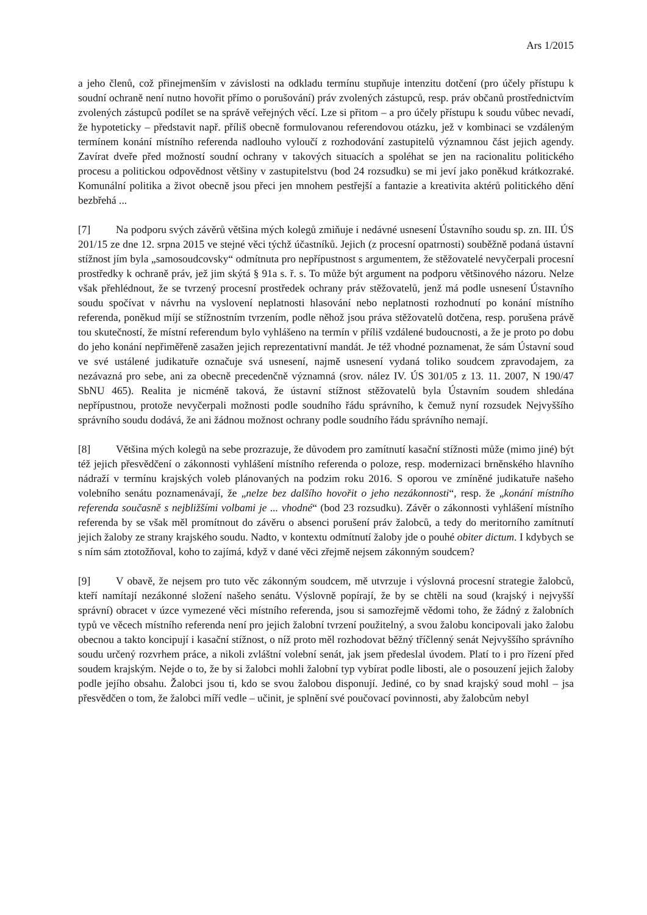Ars 1/2015
a jeho členů, což přinejmenším v závislosti na odkladu termínu stupňuje intenzitu dotčení (pro účely přístupu k soudní ochraně není nutno hovořit přímo o porušování) práv zvolených zástupců, resp. práv občanů prostřednictvím zvolených zástupců podílet se na správě veřejných věcí. Lze si přitom – a pro účely přístupu k soudu vůbec nevadí, že hypoteticky – představit např. příliš obecně formulovanou referendovou otázku, jež v kombinaci se vzdáleným termínem konání místního referenda nadlouho vyloučí z rozhodování zastupitelů významnou část jejich agendy. Zavírat dveře před možností soudní ochrany v takových situacích a spoléhat se jen na racionalitu politického procesu a politickou odpovědnost většiny v zastupitelstvu (bod 24 rozsudku) se mi jeví jako poněkud krátkozraké. Komunální politika a život obecně jsou přeci jen mnohem pestřejší a fantazie a kreativita aktérů politického dění bezbřehá ...
[7] Na podporu svých závěrů většina mých kolegů zmiňuje i nedávné usnesení Ústavního soudu sp. zn. III. ÚS 201/15 ze dne 12. srpna 2015 ve stejné věci týchž účastníků. Jejich (z procesní opatrnosti) souběžně podaná ústavní stížnost jím byla „samosoudcovsky“ odmítnuta pro nepřípustnost s argumentem, že stěžovatelé nevyčerpali procesní prostředky k ochraně práv, jež jim skýtá § 91a s. ř. s. To může být argument na podporu většinového názoru. Nelze však přehlédnout, že se tvrzený procesní prostředek ochrany práv stěžovatelů, jenž má podle usnesení Ústavního soudu spočívat v návrhu na vyslovení neplatnosti hlasování nebo neplatnosti rozhodnutí po konání místního referenda, poněkud míjí se stížnostním tvrzením, podle něhož jsou práva stěžovatelů dotčena, resp. porušena právě tou skutečností, že místní referendum bylo vyhlášeno na termín v příliš vzdálené budoucnosti, a že je proto po dobu do jeho konání nepřiměřeně zasažen jejich reprezentativní mandát. Je též vhodné poznamenat, že sám Ústavní soud ve své ustálené judikatuře označuje svá usnesení, najmě usnesení vydaná toliko soudcem zpravodajem, za nezávazná pro sebe, ani za obecně precedenčně významná (srov. nález IV. ÚS 301/05 z 13. 11. 2007, N 190/47 SbNU 465). Realita je nicméně taková, že ústavní stížnost stěžovatelů byla Ústavním soudem shledána nepřípustnou, protože nevyčerpali možnosti podle soudního řádu správního, k čemuž nyní rozsudek Nejvyššího správního soudu dodává, že ani žádnou možnost ochrany podle soudního řádu správního nemají.
[8] Většina mých kolegů na sebe prozrazuje, že důvodem pro zamítnutí kasační stížnosti může (mimo jiné) být též jejich přesvědčení o zákonnosti vyhlášení místního referenda o poloze, resp. modernizaci brněnského hlavního nádraží v termínu krajských voleb plánovaných na podzim roku 2016. S oporou ve zmíněné judikatuře našeho volebního senátu poznamenávají, že „nelze bez dalšího hovořit o jeho nezákonnosti“, resp. že „konání místního referenda současně s nejbližšími volbami je ... vhodné“ (bod 23 rozsudku). Závěr o zákonnosti vyhlášení místního referenda by se však měl promítnout do závěru o absenci porušení práv žalobců, a tedy do meritorního zamítnutí jejich žaloby ze strany krajského soudu. Nadto, v kontextu odmítnutí žaloby jde o pouhé obiter dictum. I kdybych se s ním sám ztotožňoval, koho to zajímá, když v dané věci zřejmě nejsem zákonným soudcem?
[9] V obavě, že nejsem pro tuto věc zákonným soudcem, mě utvrzuje i výslovná procesní strategie žalobců, kteří namítají nezákonné složení našeho senátu. Výslovně popírají, že by se chtěli na soud (krajský i nejvyšší správní) obracet v úzce vymezené věci místního referenda, jsou si samozřejmě vědomi toho, že žádný z žalobních typů ve věcech místního referenda není pro jejich žalobní tvrzení použitelný, a svou žalobu koncipovali jako žalobu obecnou a takto koncipují i kasační stížnost, o níž proto měl rozhodovat běžný tříčlenný senát Nejvyššího správního soudu určený rozvrhem práce, a nikoli zvláštní volební senát, jak jsem předeslal úvodem. Platí to i pro řízení před soudem krajským. Nejde o to, že by si žalobci mohli žalobní typ vybírat podle libosti, ale o posouzení jejich žaloby podle jejího obsahu. Žalobci jsou ti, kdo se svou žalobou disponují. Jediné, co by snad krajský soud mohl – jsa přesvědčen o tom, že žalobci míří vedle – učinit, je splnění své poučovací povinnosti, aby žalobcům nebyl